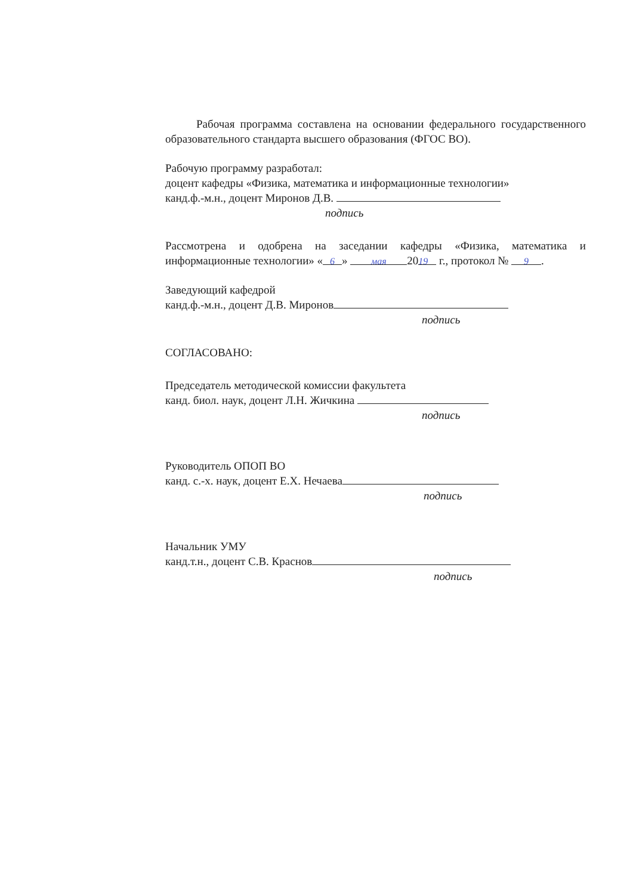Рабочая программа составлена на основании федерального государственного образовательного стандарта высшего образования (ФГОС ВО).
Рабочую программу разработал:
доцент кафедры «Физика, математика и информационные технологии»
канд.ф.-м.н., доцент Миронов Д.В.
подпись
Рассмотрена и одобрена на заседании кафедры «Физика, математика и информационные технологии» « 6 » мая 20 19 г., протокол № 9.
Заведующий кафедрой
канд.ф.-м.н., доцент Д.В. Миронов
подпись
СОГЛАСОВАНО:
Председатель методической комиссии факультета
канд. биол. наук, доцент Л.Н. Жичкина
подпись
Руководитель ОПОП ВО
канд. с.-х. наук, доцент Е.Х. Нечаева
подпись
Начальник УМУ
канд.т.н., доцент С.В. Краснов
подпись